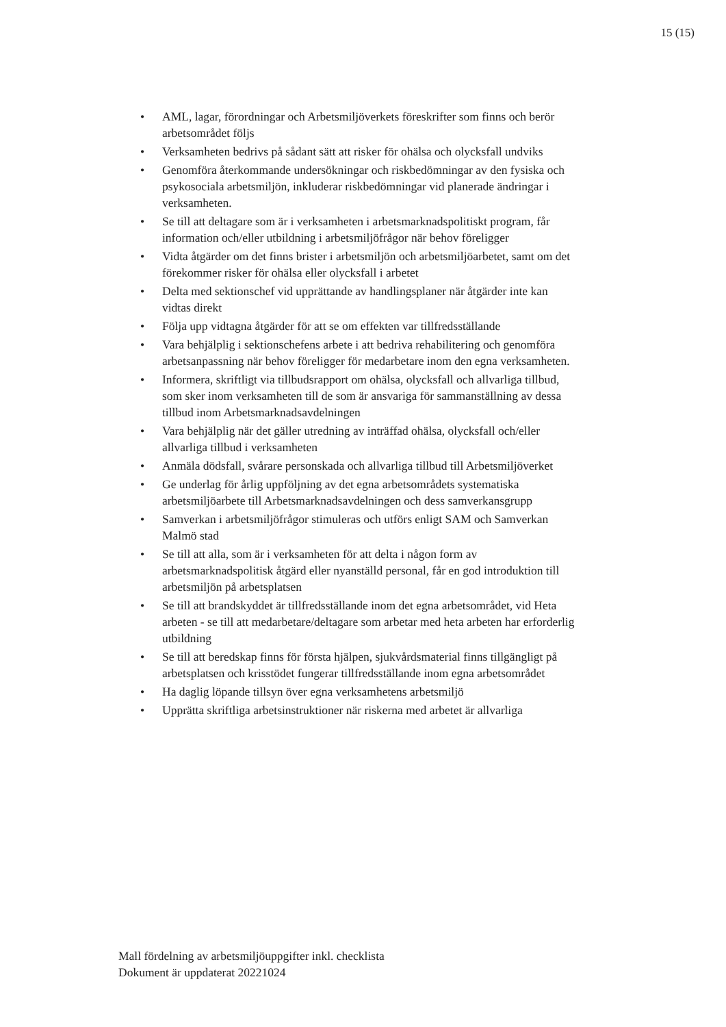15 (15)
• AML, lagar, förordningar och Arbetsmiljöverkets föreskrifter som finns och berör arbetsområdet följs
• Verksamheten bedrivs på sådant sätt att risker för ohälsa och olycksfall undviks
• Genomföra återkommande undersökningar och riskbedömningar av den fysiska och psykosociala arbetsmiljön, inkluderar riskbedömningar vid planerade ändringar i verksamheten.
• Se till att deltagare som är i verksamheten i arbetsmarknadspolitiskt program, får information och/eller utbildning i arbetsmiljöfrågor när behov föreligger
• Vidta åtgärder om det finns brister i arbetsmiljön och arbetsmiljöarbetet, samt om det förekommer risker för ohälsa eller olycksfall i arbetet
• Delta med sektionschef vid upprättande av handlingsplaner när åtgärder inte kan vidtas direkt
• Följa upp vidtagna åtgärder för att se om effekten var tillfredsställande
• Vara behjälplig i sektionschefens arbete i att bedriva rehabilitering och genomföra arbetsanpassning när behov föreligger för medarbetare inom den egna verksamheten.
• Informera, skriftligt via tillbudsrapport om ohälsa, olycksfall och allvarliga tillbud, som sker inom verksamheten till de som är ansvariga för sammanställning av dessa tillbud inom Arbetsmarknadsavdelningen
• Vara behjälplig när det gäller utredning av inträffad ohälsa, olycksfall och/eller allvarliga tillbud i verksamheten
• Anmäla dödsfall, svårare personskada och allvarliga tillbud till Arbetsmiljöverket
• Ge underlag för årlig uppföljning av det egna arbetsområdets systematiska arbetsmiljöarbete till Arbetsmarknadsavdelningen och dess samverkansgrupp
• Samverkan i arbetsmiljöfrågor stimuleras och utförs enligt SAM och Samverkan Malmö stad
• Se till att alla, som är i verksamheten för att delta i någon form av arbetsmarknadspolitisk åtgärd eller nyanställd personal, får en god introduktion till arbetsmiljön på arbetsplatsen
• Se till att brandskyddet är tillfredsställande inom det egna arbetsområdet, vid Heta arbeten - se till att medarbetare/deltagare som arbetar med heta arbeten har erforderlig utbildning
• Se till att beredskap finns för första hjälpen, sjukvårdsmaterial finns tillgängligt på arbetsplatsen och krisstödet fungerar tillfredsställande inom egna arbetsområdet
• Ha daglig löpande tillsyn över egna verksamhetens arbetsmiljö
• Upprätta skriftliga arbetsinstruktioner när riskerna med arbetet är allvarliga
Mall fördelning av arbetsmiljöuppgifter inkl. checklista
Dokument är uppdaterat 20221024